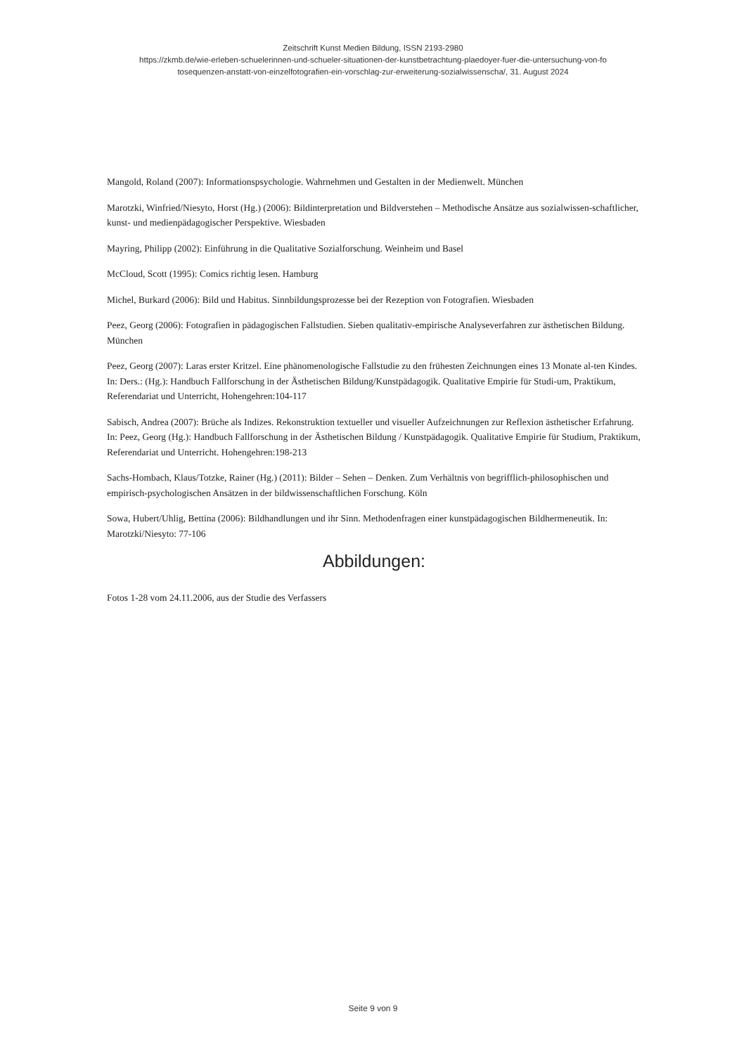Zeitschrift Kunst Medien Bildung, ISSN 2193-2980
https://zkmb.de/wie-erleben-schuelerinnen-und-schueler-situationen-der-kunstbetrachtung-plaedoyer-fuer-die-untersuchung-von-fo
tosequenzen-anstatt-von-einzelfotografien-ein-vorschlag-zur-erweiterung-sozialwissenscha/, 31. August 2024
Mangold, Roland (2007): Informationspsychologie. Wahrnehmen und Gestalten in der Medienwelt. München
Marotzki, Winfried/Niesyto, Horst (Hg.) (2006): Bildinterpretation und Bildverstehen – Methodische Ansätze aus sozialwissen-schaftlicher, kunst- und medienpädagogischer Perspektive. Wiesbaden
Mayring, Philipp (2002): Einführung in die Qualitative Sozialforschung. Weinheim und Basel
McCloud, Scott (1995): Comics richtig lesen. Hamburg
Michel, Burkard (2006): Bild und Habitus. Sinnbildungsprozesse bei der Rezeption von Fotografien. Wiesbaden
Peez, Georg (2006): Fotografien in pädagogischen Fallstudien. Sieben qualitativ-empirische Analyseverfahren zur ästhetischen Bildung. München
Peez, Georg (2007): Laras erster Kritzel. Eine phänomenologische Fallstudie zu den frühesten Zeichnungen eines 13 Monate al-ten Kindes. In: Ders.: (Hg.): Handbuch Fallforschung in der Ästhetischen Bildung/Kunstpädagogik. Qualitative Empirie für Studi-um, Praktikum, Referendariat und Unterricht, Hohengehren:104-117
Sabisch, Andrea (2007): Brüche als Indizes. Rekonstruktion textueller und visueller Aufzeichnungen zur Reflexion ästhetischer Erfahrung. In: Peez, Georg (Hg.): Handbuch Fallforschung in der Ästhetischen Bildung / Kunstpädagogik. Qualitative Empirie für Studium, Praktikum, Referendariat und Unterricht. Hohengehren:198-213
Sachs-Hombach, Klaus/Totzke, Rainer (Hg.) (2011): Bilder – Sehen – Denken. Zum Verhältnis von begrifflich-philosophischen und empirisch-psychologischen Ansätzen in der bildwissenschaftlichen Forschung. Köln
Sowa, Hubert/Uhlig, Bettina (2006): Bildhandlungen und ihr Sinn. Methodenfragen einer kunstpädagogischen Bildhermeneutik. In: Marotzki/Niesyto: 77-106
Abbildungen:
Fotos 1-28 vom 24.11.2006, aus der Studie des Verfassers
Seite 9 von 9